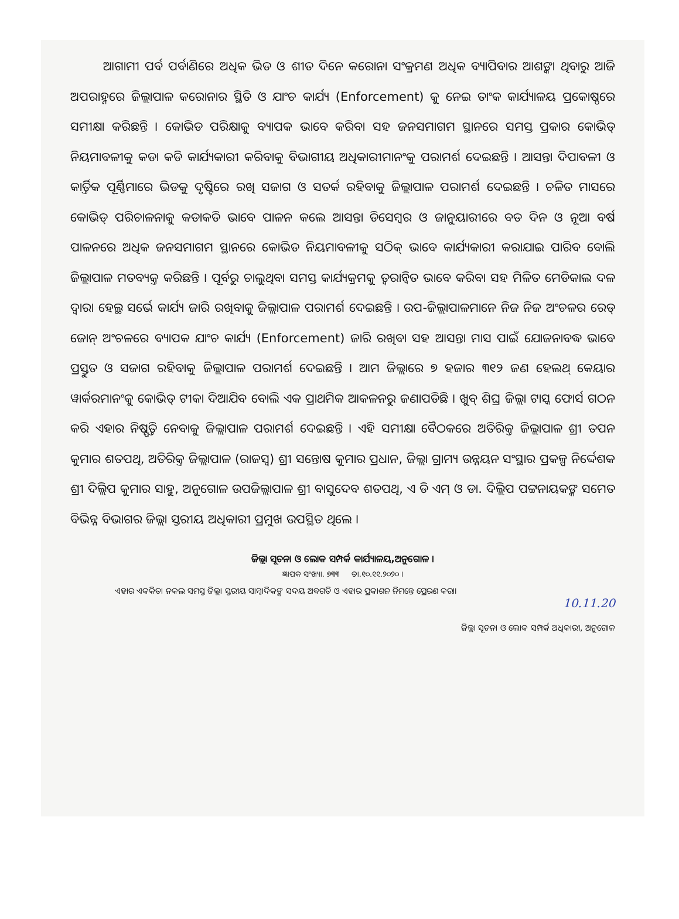ଆଗାମୀ ପର୍ବ ପର୍ବାଣିରେ ଅଧିକ ଭିଡ ଓ ଶୀତ ଦିନେ କରୋନା ସଂକ୍ରମଣ ଅଧିକ ବ୍ୟାପିବାର ଆଶଙ୍କା ଥିବାରୁ ଆଜି ଅପରାହ୍ନରେ ଜିଲ୍ଲାପାଳ କରୋନାର ସ୍ଥିତି ଓ ଯାଂଚ କାର୍ଯ୍ୟ (Enforcement) କୁ ନେଇ ତାଂକ କାର୍ଯ୍ୟାଳୟ ପ୍ରକୋଷ୍ଠରେ ସମୀକ୍ଷା କରିଛନ୍ତି । କୋଭିଡ ପରିକ୍ଷାକୁ ବ୍ୟାପକ ଭାବେ କରିବା ସହ ଜନସମାଗମ ସ୍ଥାନରେ ସମସ୍ତ ପ୍ରକାର କୋଭିଡ୍ ନିୟମାବଳୀକୁ କଡା କଡି କାର୍ଯ୍ୟକାରୀ କରିବାକୁ ବିଭାଗୀୟ ଅଧିକାରୀମାନଂକୁ ପରାମର୍ଶ ଦେଇଛନ୍ତି । ଆସନ୍ତା ଦିପାବଳୀ ଓ କାର୍ତ୍ତିକ ପୂର୍ଣ୍ଣିମାରେ ଭିଡକୁ ଦୃଷ୍ଟିରେ ରଖି ସଜାଗ ଓ ସତର୍କ ରହିବାକୁ ଜିଲ୍ଲାପାଳ ପରାମର୍ଶ ଦେଇଛନ୍ତି । ଚଳିତ ମାସରେ କୋଭିଡ୍ ପରିଚାଳନାକୁ କଡାକଡି ଭାବେ ପାଳନ କଲେ ଆସନ୍ତା ଡିସେମ୍ବର ଓ ଜାନୁୟାରୀରେ ବଡ ଦିନ ଓ ନୂଆ ବର୍ଷ ପାଳନରେ ଅଧିକ ଜନସମାଗମ ସ୍ଥାନରେ କୋଭିଡ ନିୟମାବଳୀକୁ ସଠିକ୍ ଭାବେ କାର୍ଯ୍ୟକାରୀ କରାଯାଇ ପାରିବ ବୋଲି ଜିଲ୍ଲାପାଳ ମତବ୍ୟକ୍ତ କରିଛନ୍ତି । ପୂର୍ବରୁ ଚାଲୁଥିବା ସମସ୍ତ କାର୍ଯ୍ୟକ୍ରମକୁ ତ୍ୱରାନ୍ୱିତ ଭାବେ କରିବା ସହ ମିଳିତ ମେଡିକାଲ ଦଳ ଦ୍ୱାରା ହେଲ୍ଥ ସର୍ଭେ କାର୍ଯ୍ୟ ଜାରି ରଖିବାକୁ ଜିଲ୍ଲାପାଳ ପରାମର୍ଶ ଦେଇଛନ୍ତି । ଉପ-ଜିଲ୍ଲାପାଳମାନେ ନିଜ ନିଜ ଅଂଚଳର ରେଡ୍ ଜୋନ୍ ଅଂଚଳରେ ବ୍ୟାପକ ଯାଂଚ କାର୍ଯ୍ୟ (Enforcement) ଜାରି ରଖିବା ସହ ଆସନ୍ତା ମାସ ପାଇଁ ଯୋଜନାବଦ୍ଧ ଭାବେ ପ୍ରସ୍ତୁତ ଓ ସଜାଗ ରହିବାକୁ ଜିଲ୍ଲାପାଳ ପରାମର୍ଶ ଦେଇଛନ୍ତି । ଆମ ଜିଲ୍ଲାରେ ୭ ହଜାର ୩୧୨ ଜଣ ହେଲଥ୍ କେୟାର ୱାର୍କରମାନଂକୁ କୋଭିଡ୍ ଟୀକା ଦିଆଯିବ ବୋଲି ଏକ ପ୍ରାଥମିକ ଆକଳନରୁ ଜଣାପଡିଛି । ଖୁବ୍ ଶିଘ୍ର ଜିଲ୍ଲା ଟାସ୍କ ଫୋର୍ସ ଗଠନ କରି ଏହାର ନିଷ୍ପତ୍ତି ନେବାକୁ ଜିଲ୍ଲାପାଳ ପରାମର୍ଶ ଦେଇଛନ୍ତି । ଏହି ସମୀକ୍ଷା ବୈଠକରେ ଅତିରିକ୍ତ ଜିଲ୍ଲାପାଳ ଶ୍ରୀ ତପନ କୁମାର ଶତପଥି, ଅତିରିକ୍ତ ଜିଲ୍ଲାପାଳ (ରାଜସ୍ୱ) ଶ୍ରୀ ସନ୍ତୋଷ କୁମାର ପ୍ରଧାନ, ଜିଲ୍ଲା ଗ୍ରାମ୍ୟ ଉନ୍ନୟନ ସଂସ୍ଥାର ପ୍ରକଳ୍ପ ନିର୍ଦ୍ଦେଶକ ଶ୍ରୀ ଦିଲ୍ଲିପ କୁମାର ସାହୁ, ଅନୁଗୋଳ ଉପଜିଲ୍ଲାପାଳ ଶ୍ରୀ ବାସୁଦେବ ଶତପଥି, ଏ ଡି ଏମ୍ ଓ ଡା. ଦିଲ୍ଲିପ ପଟ୍ଟନାୟକଙ୍କ ସମେତ ବିଭିନ୍ନ ବିଭାଗର ଜିଲ୍ଲା ସ୍ତରୀୟ ଅଧିକାରୀ ପ୍ରମୁଖ ଉପସ୍ଥିତ ଥିଲେ ।
ଜିଲ୍ଲା ସୂଚନା ଓ ଲୋକ ସମ୍ପର୍କ କାର୍ଯ୍ୟାଳୟ,ଅନୁଗୋଳ ।
ଜ୍ଞାପକ ସଂଖ୍ୟା. ୭୩୩ ତା.୧୦.୧୧.୨୦୨୦ ।
ଏହାର ଏକକିତା ନକଲ ସମସ୍ତ ଜିଲ୍ଲା ସ୍ତରୀୟ ସାମ୍ବାଦିକଙ୍କ ସଦୟ ଅବଗତି ଓ ଏହାର ପ୍ରକାଶନ ନିମନ୍ତେ ପ୍ରେରଣ କରା।
10.11.20
ଜିଲ୍ଲା ସୂଚନା ଓ ଲୋକ ସମ୍ପର୍କ ଅଧିକାରୀ, ଅନୁଗୋଳ